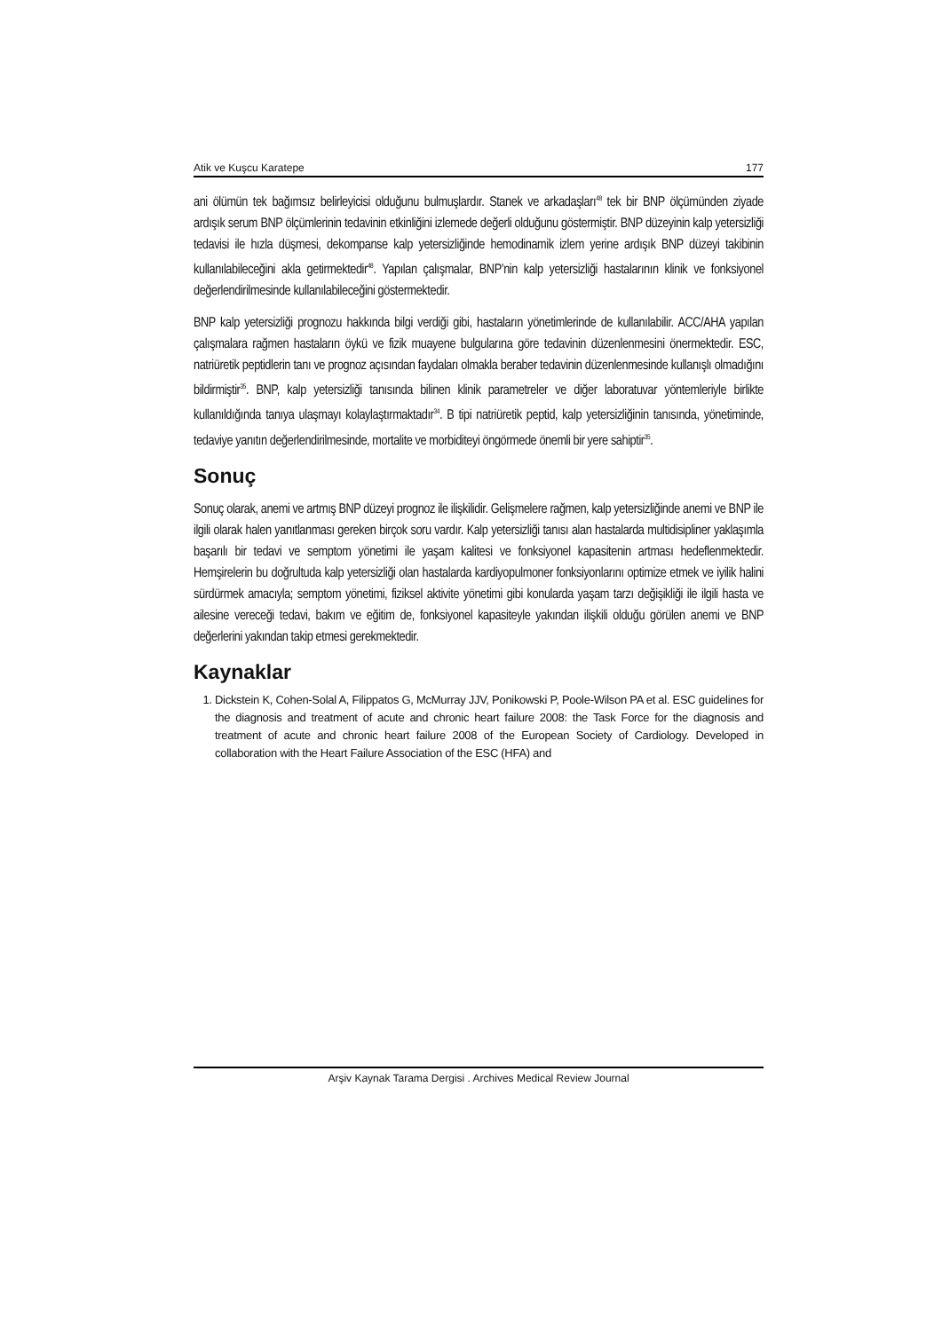Atik ve Kuşcu Karatepe 177
ani ölümün tek bağımsız belirleyicisi olduğunu bulmuşlardır. Stanek ve arkadaşları<sup>48</sup> tek bir BNP ölçümünden ziyade ardışık serum BNP ölçümlerinin tedavinin etkinliğini izlemede değerli olduğunu göstermiştir. BNP düzeyinin kalp yetersizliği tedavisi ile hızla düşmesi, dekompanse kalp yetersizliğinde hemodinamik izlem yerine ardışık BNP düzeyi takibinin kullanılabileceğini akla getirmektedir<sup>48</sup>. Yapılan çalışmalar, BNP’nin kalp yetersizliği hastalarının klinik ve fonksiyonel değerlendirilmesinde kullanılabileceğini göstermektedir.
BNP kalp yetersizliği prognozu hakkında bilgi verdiği gibi, hastaların yönetimlerinde de kullanılabilir. ACC/AHA yapılan çalışmalara rağmen hastaların öykü ve fizik muayene bulgularına göre tedavinin düzenlenmesini önermektedir. ESC, natriüretik peptidlerin tanı ve prognoz açısından faydaları olmakla beraber tedavinin düzenlenmesinde kullanışlı olmadığını bildirmiştir<sup>35</sup>. BNP, kalp yetersizliği tanısında bilinen klinik parametreler ve diğer laboratuvar yöntemleriyle birlikte kullanıldığında tanıya ulaşmayı kolaylaştırmaktadır<sup>34</sup>. B tipi natriüretik peptid, kalp yetersizliğinin tanısında, yönetiminde, tedaviye yanıtın değerlendirilmesinde, mortalite ve morbiditeyi öngörmede önemli bir yere sahiptir<sup>35</sup>.
Sonuç
Sonuç olarak, anemi ve artmış BNP düzeyi prognoz ile ilişkilidir. Gelişmelere rağmen, kalp yetersizliğinde anemi ve BNP ile ilgili olarak halen yanıtlanması gereken birçok soru vardır. Kalp yetersizliği tanısı alan hastalarda multidisipliner yaklaşımla başarılı bir tedavi ve semptom yönetimi ile yaşam kalitesi ve fonksiyonel kapasitenin artması hedeflenmektedir. Hemşirelerin bu doğrultuda kalp yetersizliği olan hastalarda kardiyopulmoner fonksiyonlarını optimize etmek ve iyilik halini sürdürmek amacıyla; semptom yönetimi, fiziksel aktivite yönetimi gibi konularda yaşam tarzı değişikliği ile ilgili hasta ve ailesine vereceği tedavi, bakım ve eğitim de, fonksiyonel kapasiteyle yakından ilişkili olduğu görülen anemi ve BNP değerlerini yakından takip etmesi gerekmektedir.
Kaynaklar
1. Dickstein K, Cohen-Solal A, Filippatos G, McMurray JJV, Ponikowski P, Poole-Wilson PA et al. ESC guidelines for the diagnosis and treatment of acute and chronic heart failure 2008: the Task Force for the diagnosis and treatment of acute and chronic heart failure 2008 of the European Society of Cardiology. Developed in collaboration with the Heart Failure Association of the ESC (HFA) and
Arşiv Kaynak Tarama Dergisi . Archives Medical Review Journal